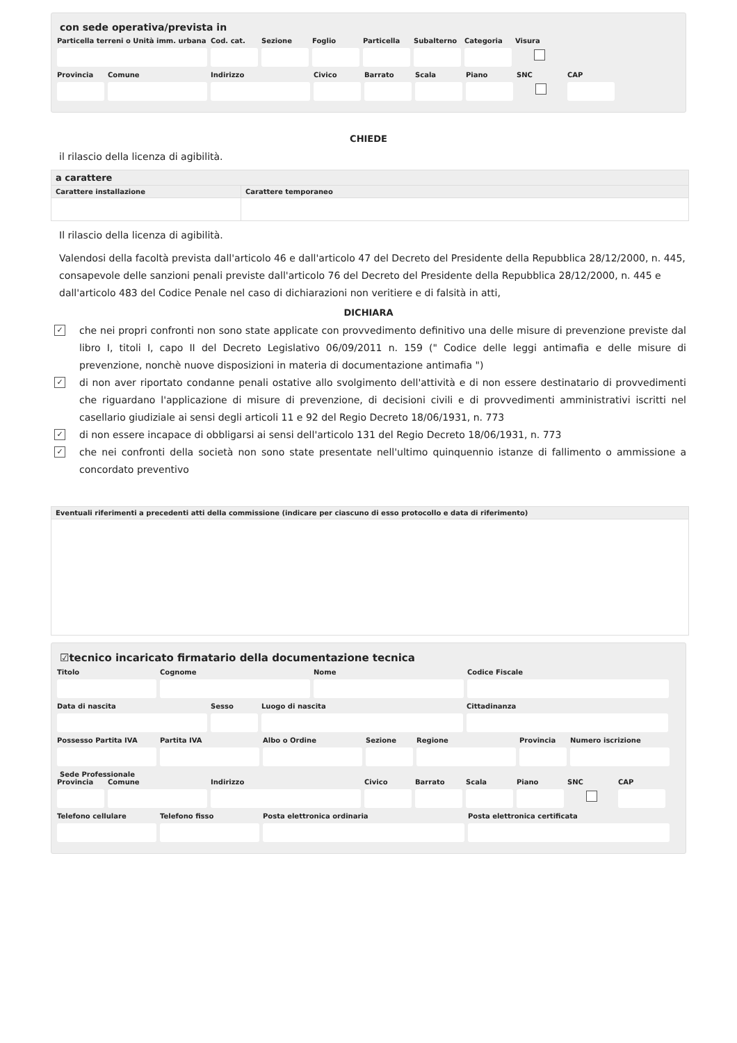con sede operativa/prevista in
Particella terreni o Unità imm. urbana
Cod. cat. Sezione Foglio Particella
Subalterno
Categoria Visura
Provincia Comune Indirizzo Civico Barrato Scala Piano SNC CAP
CHIEDE
il rilascio della licenza di agibilità.
| a carattere | |
| --- | --- |
| Carattere installazione | Carattere temporaneo |
Il rilascio della licenza di agibilità.
Valendosi della facoltà prevista dall'articolo 46 e dall'articolo 47 del Decreto del Presidente della Repubblica 28/12/2000, n. 445, consapevole delle sanzioni penali previste dall'articolo 76 del Decreto del Presidente della Repubblica 28/12/2000, n. 445 e dall'articolo 483 del Codice Penale nel caso di dichiarazioni non veritiere e di falsità in atti,
DICHIARA
✓
che nei propri confronti non sono state applicate con provvedimento definitivo una delle misure di prevenzione previste dal libro I, titoli I, capo II del Decreto Legislativo 06/09/2011 n. 159 (" Codice delle leggi antimafia e delle misure di prevenzione, nonchè nuove disposizioni in materia di documentazione antimafia ")
✓
di non aver riportato condanne penali ostative allo svolgimento dell'attività e di non essere destinatario di provvedimenti che riguardano l'applicazione di misure di prevenzione, di decisioni civili e di provvedimenti amministrativi iscritti nel casellario giudiziale ai sensi degli articoli 11 e 92 del Regio Decreto 18/06/1931, n. 773
✓
di non essere incapace di obbligarsi ai sensi dell'articolo 131 del Regio Decreto 18/06/1931, n. 773
✓
che nei confronti della società non sono state presentate nell'ultimo quinquennio istanze di fallimento o ammissione a concordato preventivo
| Eventuali riferimenti a precedenti atti della commissione (indicare per ciascuno di esso protocollo e data di riferimento) |
| --- |
☑tecnico incaricato firmatario della documentazione tecnica
Titolo Cognome Nome Codice Fiscale
Data di nascita Sesso Luogo di nascita Cittadinanza
Possesso Partita IVA
Partita IVA Albo o Ordine Sezione Regione Provincia Numero iscrizione
Sede Professionale
Provincia Comune Indirizzo Civico Barrato Scala Piano SNC CAP
Telefono cellulare Telefono fisso Posta elettronica ordinaria Posta elettronica certificata